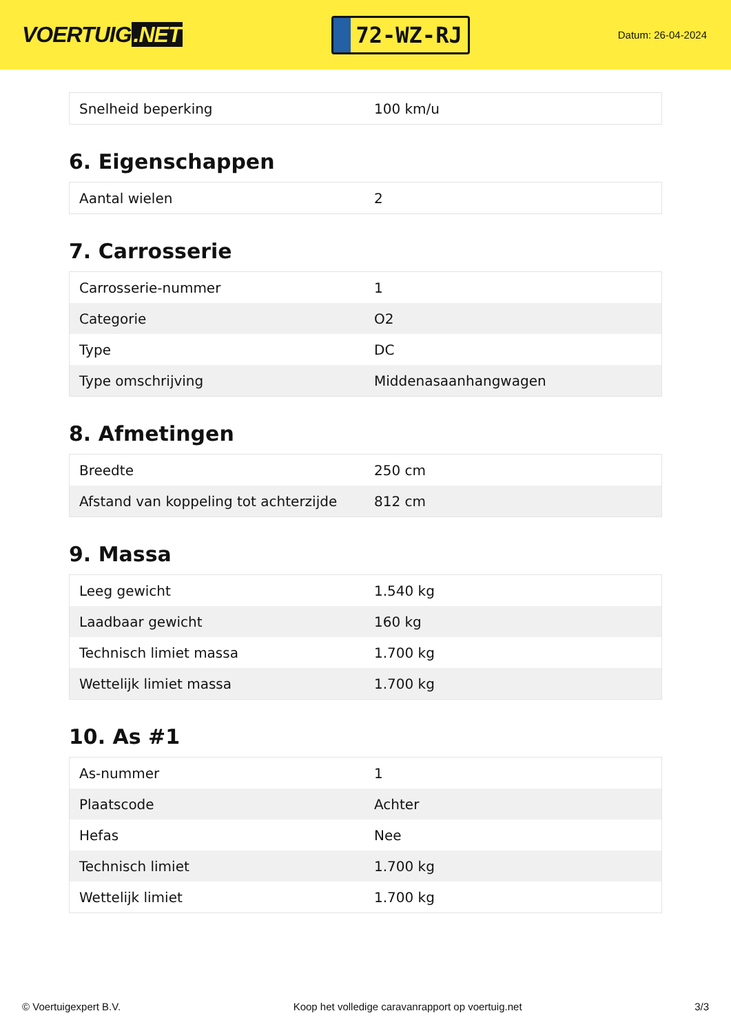VOERTUIG.NET
72-WZ-RJ
Datum: 26-04-2024
| Snelheid beperking | 100 km/u |
6. Eigenschappen
| Aantal wielen | 2 |
7. Carrosserie
| Carrosserie-nummer | 1 |
| Categorie | O2 |
| Type | DC |
| Type omschrijving | Middenasaanhangwagen |
8. Afmetingen
| Breedte | 250 cm |
| Afstand van koppeling tot achterzijde | 812 cm |
9. Massa
| Leeg gewicht | 1.540 kg |
| Laadbaar gewicht | 160 kg |
| Technisch limiet massa | 1.700 kg |
| Wettelijk limiet massa | 1.700 kg |
10. As #1
| As-nummer | 1 |
| Plaatscode | Achter |
| Hefas | Nee |
| Technisch limiet | 1.700 kg |
| Wettelijk limiet | 1.700 kg |
© Voertuigexpert B.V. Koop het volledige caravanrapport op voertuig.net 3/3